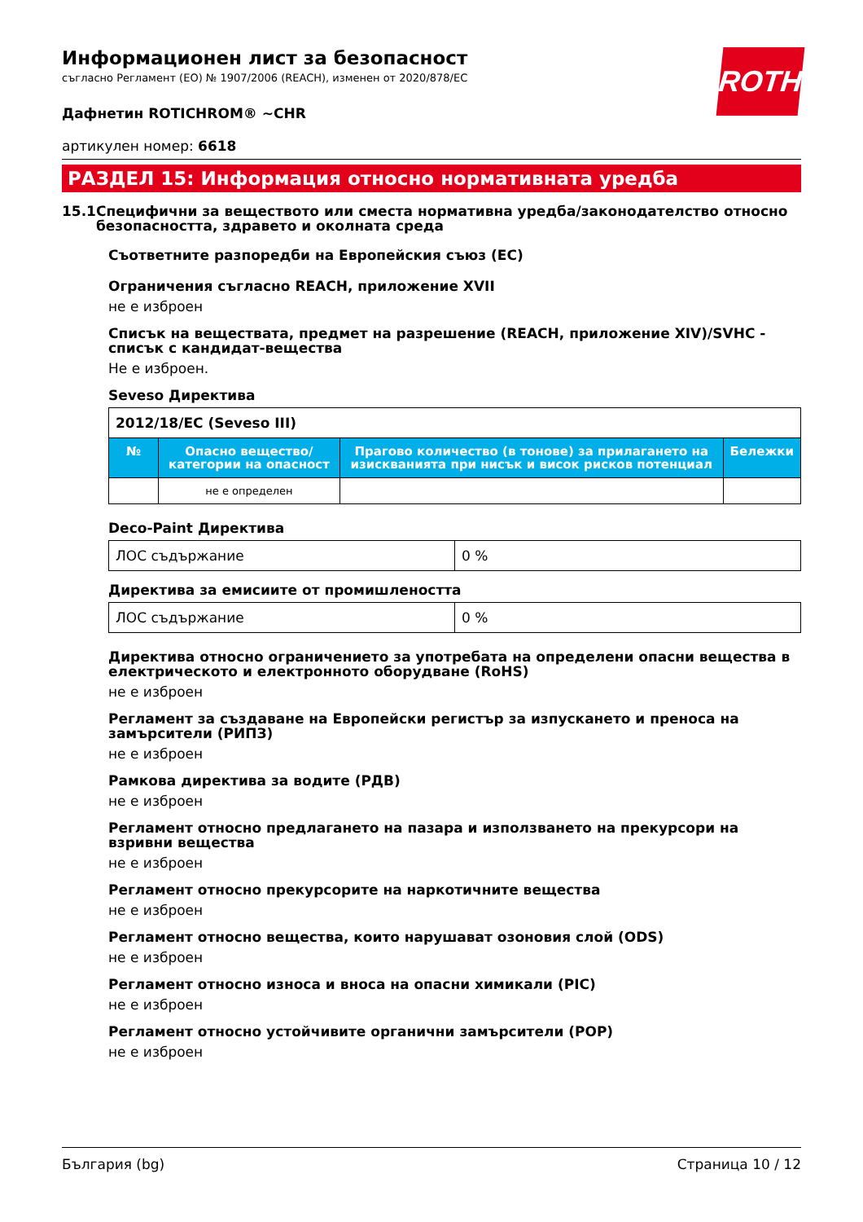Информационен лист за безопасност
съгласно Регламент (ЕО) № 1907/2006 (REACH), изменен от 2020/878/ЕС
ROTH
Дафнетин ROTICHROM® ~CHR
артикулен номер: 6618
РАЗДЕЛ 15: Информация относно нормативната уредба
15.1 Специфични за веществото или сместа нормативна уредба/законодателство относно безопасността, здравето и околната среда
Съответните разпоредби на Европейския съюз (ЕС)
Ограничения съгласно REACH, приложение XVII
не е изброен
Списък на веществата, предмет на разрешение (REACH, приложение XIV)/SVHC - списък с кандидат-вещества
Не е изброен.
Seveso Директива
| 2012/18/ЕС (Seveso III) | | | |
| № | Опасно вещество/категории на опасност | Прагово количество (в тонове) за прилагането на изискванията при нисък и висок рисков потенциал | Бележки |
| | не е определен | | |
Deco-Paint Директива
| ЛОС съдържание | 0 % |
Директива за емисиите от промишлеността
| ЛОС съдържание | 0 % |
Директива относно ограничението за употребата на определени опасни вещества в електрическото и електронното оборудване (RoHS)
не е изброен
Регламент за създаване на Европейски регистър за изпускането и преноса на замърсители (РИПЗ)
не е изброен
Рамкова директива за водите (РДВ)
не е изброен
Регламент относно предлагането на пазара и използването на прекурсори на взривни вещества
не е изброен
Регламент относно прекурсорите на наркотичните вещества
не е изброен
Регламент относно вещества, които нарушават озоновия слой (ODS)
не е изброен
Регламент относно износа и вноса на опасни химикали (PIC)
не е изброен
Регламент относно устойчивите органични замърсители (POP)
не е изброен
България (bg) Страница 10 / 12